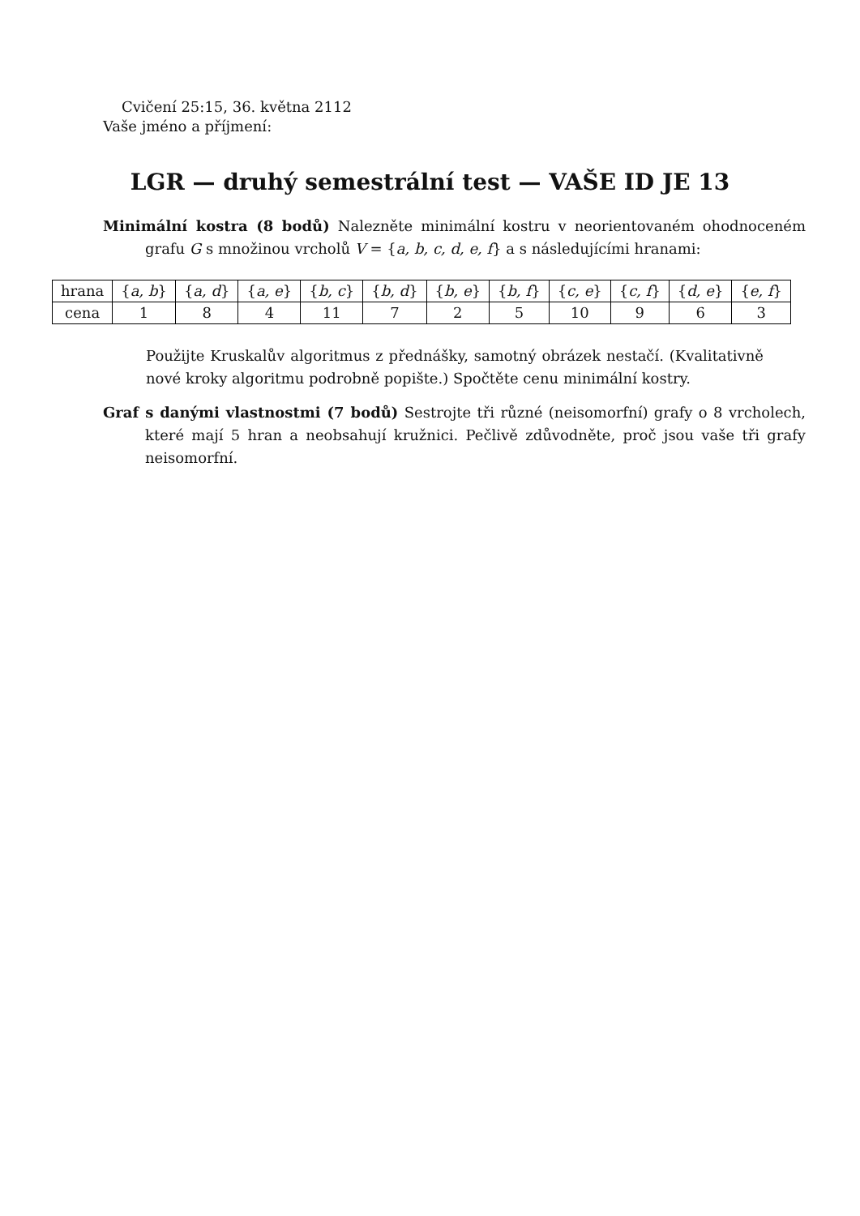Cvičení 25:15, 36. května 2112
Vaše jméno a příjmení:
LGR — druhý semestrální test — VAŠE ID JE 13
Minimální kostra (8 bodů) Nalezněte minimální kostru v neorientovaném ohodnoceném grafu G s množinou vrcholů V = {a, b, c, d, e, f} a s následujícími hranami:
| hrana | { a, b } | { a, d } | { a, e } | { b, c } | { b, d } | { b, e } | { b, f } | { c, e } | { c, f } | { d, e } | { e, f } |
| cena | 1 | 8 | 4 | 11 | 7 | 2 | 5 | 10 | 9 | 6 | 3 |
Použijte Kruskalův algoritmus z přednášky, samotný obrázek nestačí. (Kvalitativně nové kroky algoritmu podrobně popište.) Spočtěte cenu minimální kostry.
Graf s danými vlastnostmi (7 bodů) Sestrojte tři různé (neisomorfní) grafy o 8 vrcholech, které mají 5 hran a neobsahují kružnici. Pečlivě zdůvodněte, proč jsou vaše tři grafy neisomorfní.